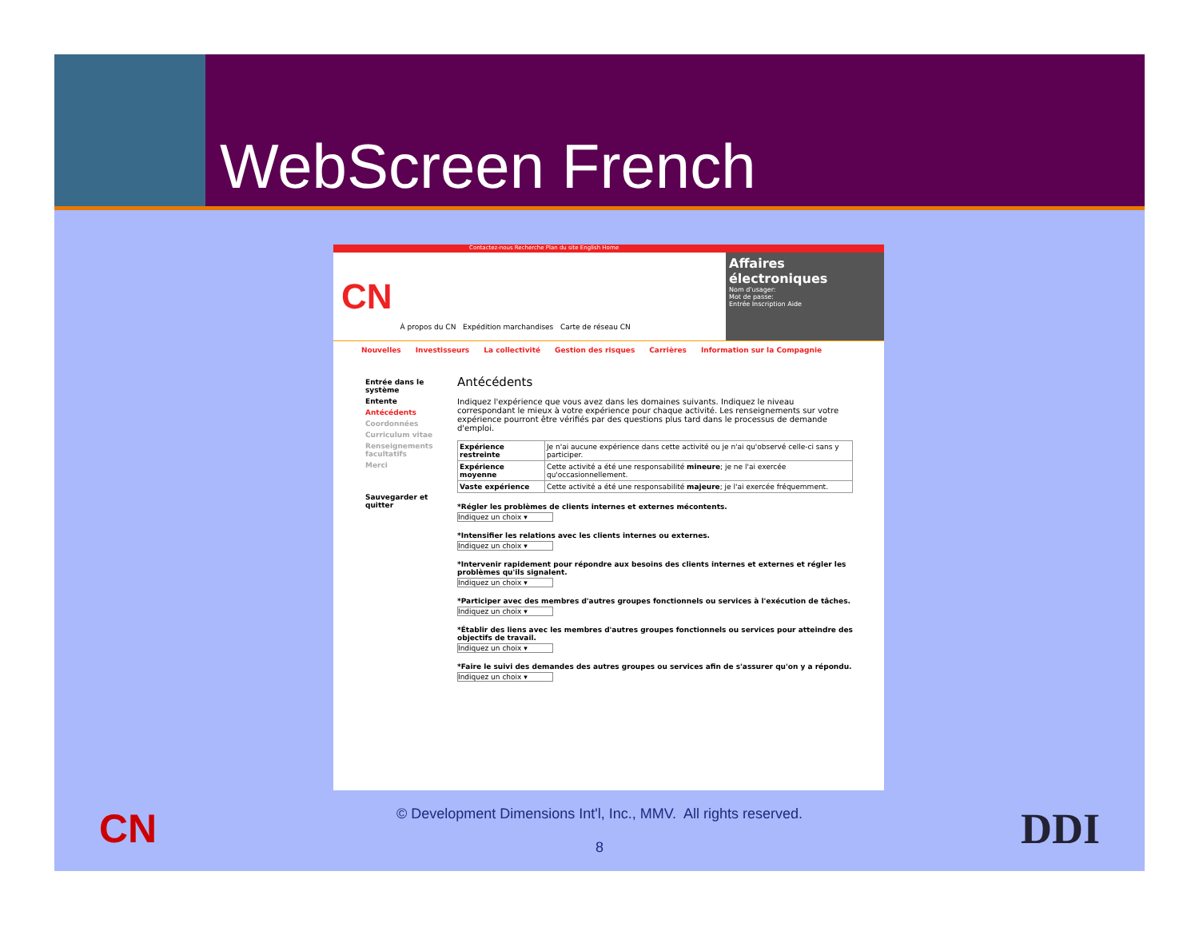WebScreen French
Contactez-nous Recherche Plan du site English Home
CN
À propos du CN Expédition marchandises Carte de réseau CN
Affaires électroniques
Nom d'usager:
Mot de passe:
Entrée Inscription Aide
Nouvelles Investisseurs La collectivité Gestion des risques Carrières Information sur la Compagnie
Entrée dans le système
Entente
Antécédents
Coordonnées
Curriculum vitae
Renseignements facultatifs
Merci
Sauvegarder et quitter
Antécédents
Indiquez l'expérience que vous avez dans les domaines suivants. Indiquez le niveau correspondant le mieux à votre expérience pour chaque activité. Les renseignements sur votre expérience pourront être vérifiés par des questions plus tard dans le processus de demande d'emploi.
| Expérience restreinte | Je n'ai aucune expérience dans cette activité ou je n'ai qu'observé celle-ci sans y participer. |
| Expérience moyenne | Cette activité a été une responsabilité mineure ; je ne l'ai exercée qu'occasionnellement. |
| Vaste expérience | Cette activité a été une responsabilité majeure ; je l'ai exercée fréquemment. |
*Régler les problèmes de clients internes et externes mécontents.
Indiquez un choix ▾
*Intensifier les relations avec les clients internes ou externes.
Indiquez un choix ▾
*Intervenir rapidement pour répondre aux besoins des clients internes et externes et régler les problèmes qu'ils signalent.
Indiquez un choix ▾
*Participer avec des membres d'autres groupes fonctionnels ou services à l'exécution de tâches.
Indiquez un choix ▾
*Établir des liens avec les membres d'autres groupes fonctionnels ou services pour atteindre des objectifs de travail.
Indiquez un choix ▾
*Faire le suivi des demandes des autres groupes ou services afin de s'assurer qu'on y a répondu.
Indiquez un choix ▾
CN
© Development Dimensions Int'l, Inc., MMV. All rights reserved.
8
DDI